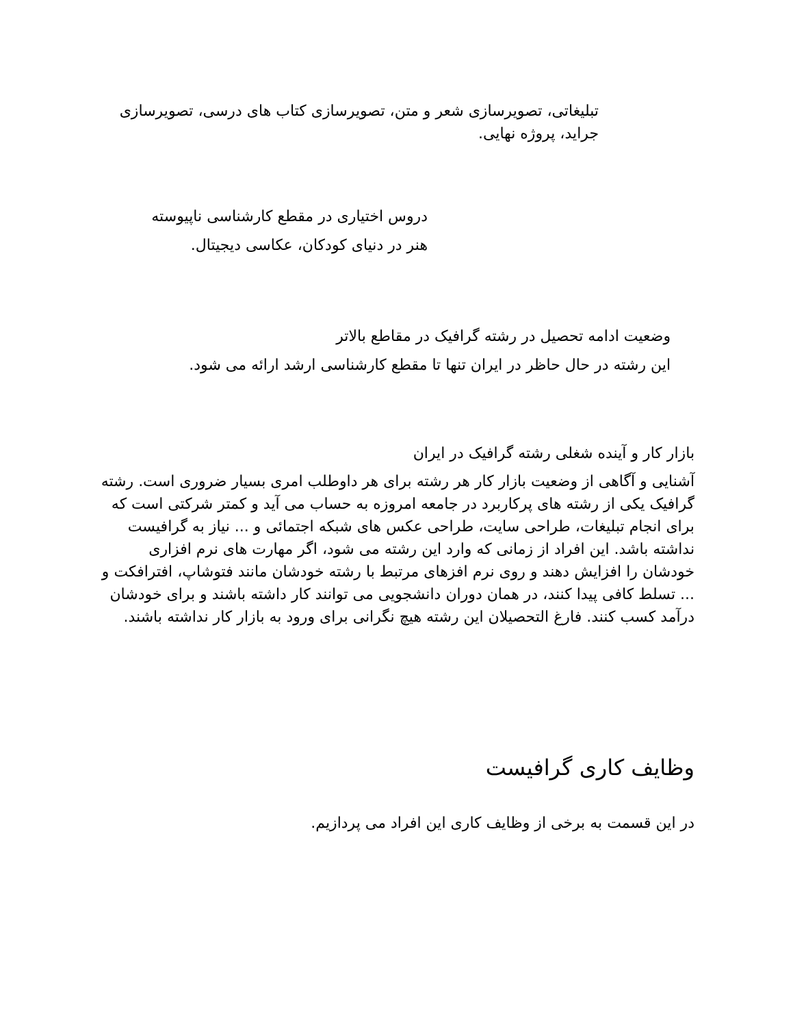تبلیغاتی، تصویرسازی شعر و متن، تصویرسازی کتاب های درسی، تصویرسازی جراید، پروژه نهایی.
دروس اختیاری در مقطع کارشناسی ناپیوسته
هنر در دنیای کودکان، عکاسی دیجیتال.
وضعیت ادامه تحصیل در رشته گرافیک در مقاطع بالاتر
این رشته در حال حاظر در ایران تنها تا مقطع کارشناسی ارشد ارائه می شود.
بازار کار و آینده شغلی رشته گرافیک در ایران
آشنایی و آگاهی از وضعیت بازار کار هر رشته برای هر داوطلب امری بسیار ضروری است. رشته گرافیک یکی از رشته های پرکاربرد در جامعه امروزه به حساب می آید و کمتر شرکتی است که برای انجام تبلیغات، طراحی سایت، طراحی عکس های شبکه اجتمائی و ... نیاز به گرافیست نداشته باشد. این افراد از زمانی که وارد این رشته می شود، اگر مهارت های نرم افزاری خودشان را افزایش دهند و روی نرم افزهای مرتبط با رشته خودشان مانند فتوشاپ، افترافکت و ... تسلط کافی پیدا کنند، در همان دوران دانشجویی می توانند کار داشته باشند و برای خودشان درآمد کسب کنند. فارغ التحصیلان این رشته هیچ نگرانی برای ورود به بازار کار نداشته باشند.
وظایف کاری گرافیست
در این قسمت به برخی از وظایف کاری این افراد می پردازیم.